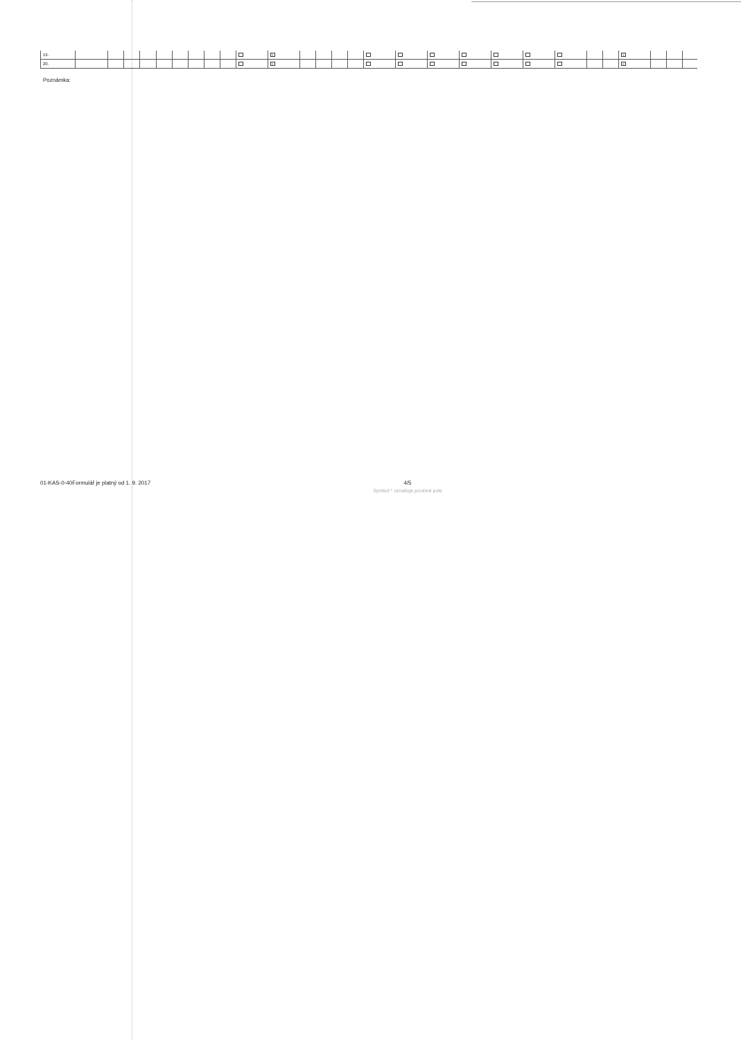| 19. | | | | | | | | | | | × | | | | | | | | | | | | | | × | | | |
| 20. | | | | | | | | | | | × | | | | | | | | | | | | | | × | | | |
Poznámka:
01-KAS-0-40Formulář je platný od 1. 9. 2017
4/5
Symbol * označuje povinné pole